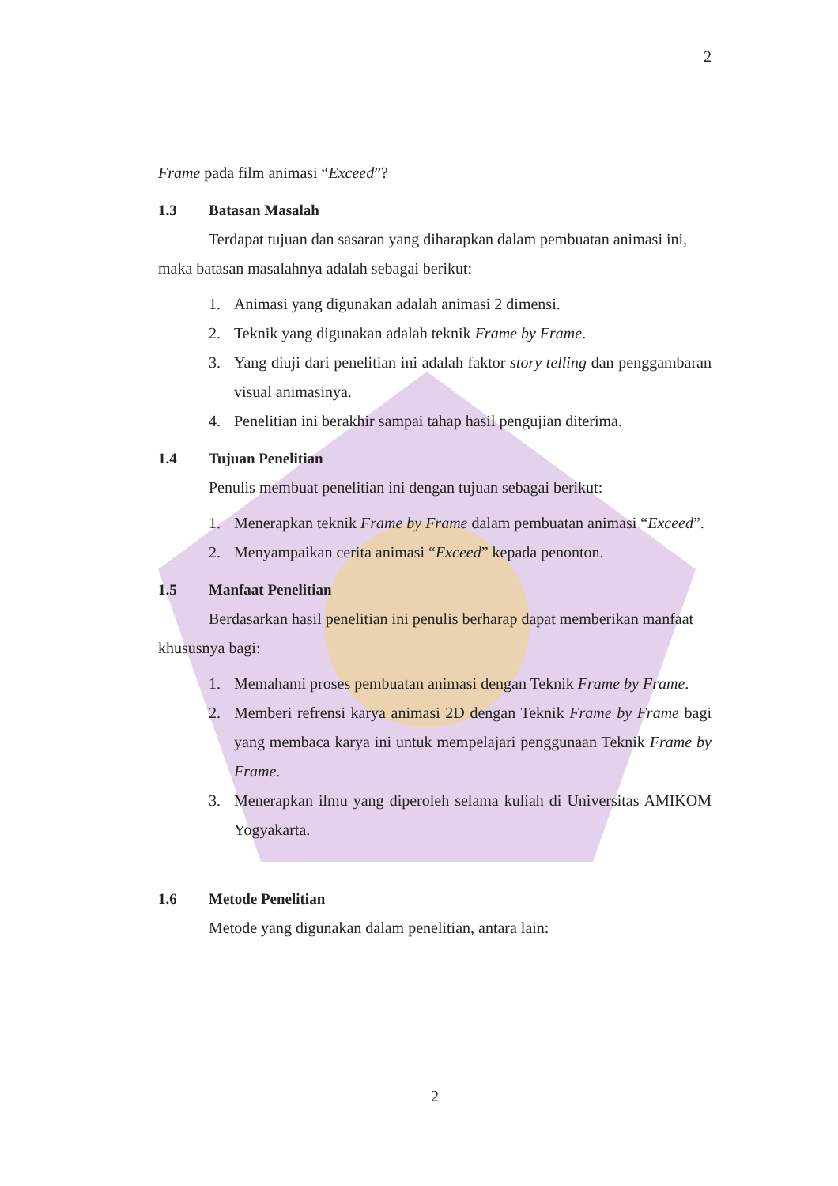2
Frame pada film animasi “Exceed”?
1.3 Batasan Masalah
Terdapat tujuan dan sasaran yang diharapkan dalam pembuatan animasi ini, maka batasan masalahnya adalah sebagai berikut:
1. Animasi yang digunakan adalah animasi 2 dimensi.
2. Teknik yang digunakan adalah teknik Frame by Frame.
3. Yang diuji dari penelitian ini adalah faktor story telling dan penggambaran visual animasinya.
4. Penelitian ini berakhir sampai tahap hasil pengujian diterima.
1.4 Tujuan Penelitian
Penulis membuat penelitian ini dengan tujuan sebagai berikut:
1. Menerapkan teknik Frame by Frame dalam pembuatan animasi “Exceed”.
2. Menyampaikan cerita animasi “Exceed” kepada penonton.
1.5 Manfaat Penelitian
Berdasarkan hasil penelitian ini penulis berharap dapat memberikan manfaat khususnya bagi:
1. Memahami proses pembuatan animasi dengan Teknik Frame by Frame.
2. Memberi refrensi karya animasi 2D dengan Teknik Frame by Frame bagi yang membaca karya ini untuk mempelajari penggunaan Teknik Frame by Frame.
3. Menerapkan ilmu yang diperoleh selama kuliah di Universitas AMIKOM Yogyakarta.
1.6 Metode Penelitian
Metode yang digunakan dalam penelitian, antara lain:
2